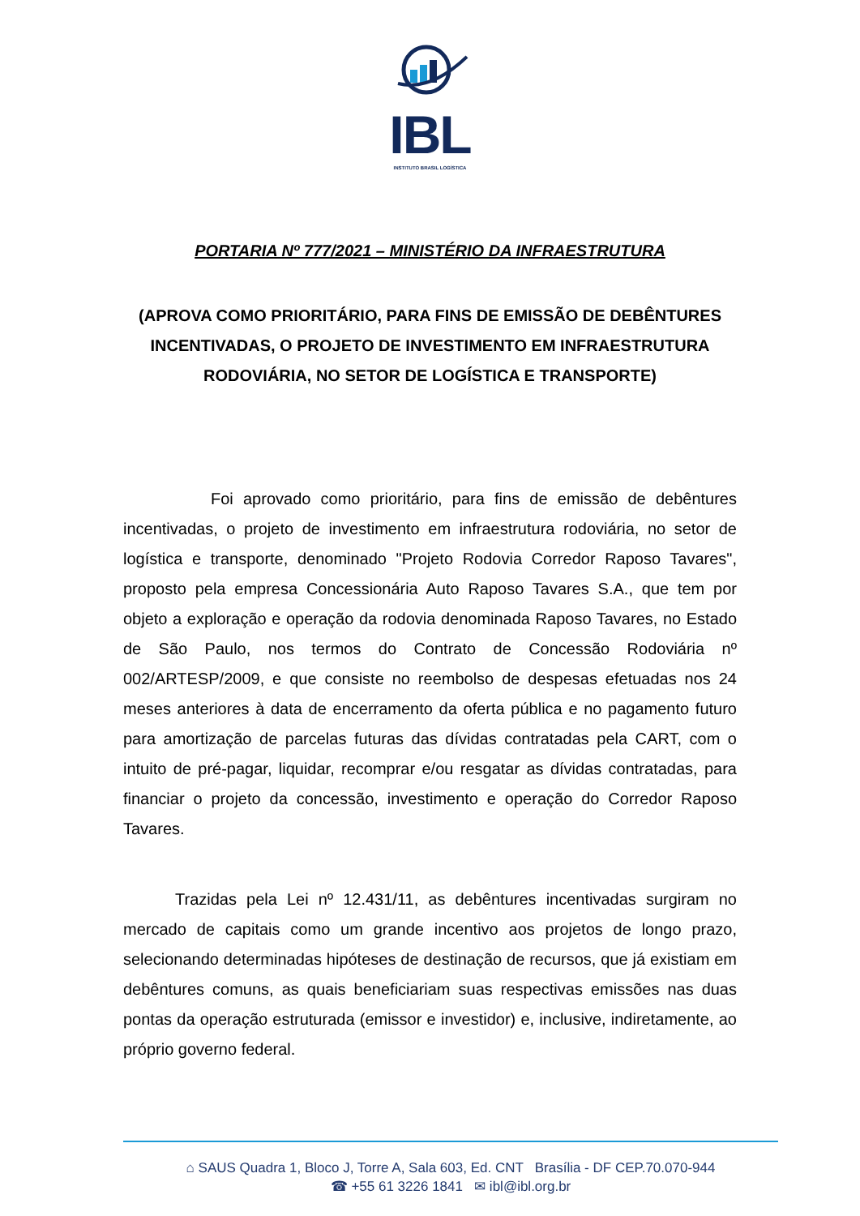IBL
INSTITUTO BRASIL LOGÍSTICA
PORTARIA Nº 777/2021 – MINISTÉRIO DA INFRAESTRUTURA
(APROVA COMO PRIORITÁRIO, PARA FINS DE EMISSÃO DE DEBÊNTURES INCENTIVADAS, O PROJETO DE INVESTIMENTO EM INFRAESTRUTURA RODOVIÁRIA, NO SETOR DE LOGÍSTICA E TRANSPORTE)
Foi aprovado como prioritário, para fins de emissão de debêntures incentivadas, o projeto de investimento em infraestrutura rodoviária, no setor de logística e transporte, denominado "Projeto Rodovia Corredor Raposo Tavares", proposto pela empresa Concessionária Auto Raposo Tavares S.A., que tem por objeto a exploração e operação da rodovia denominada Raposo Tavares, no Estado de São Paulo, nos termos do Contrato de Concessão Rodoviária nº 002/ARTESP/2009, e que consiste no reembolso de despesas efetuadas nos 24 meses anteriores à data de encerramento da oferta pública e no pagamento futuro para amortização de parcelas futuras das dívidas contratadas pela CART, com o intuito de pré-pagar, liquidar, recomprar e/ou resgatar as dívidas contratadas, para financiar o projeto da concessão, investimento e operação do Corredor Raposo Tavares.
Trazidas pela Lei nº 12.431/11, as debêntures incentivadas surgiram no mercado de capitais como um grande incentivo aos projetos de longo prazo, selecionando determinadas hipóteses de destinação de recursos, que já existiam em debêntures comuns, as quais beneficiariam suas respectivas emissões nas duas pontas da operação estruturada (emissor e investidor) e, inclusive, indiretamente, ao próprio governo federal.
⌂ SAUS Quadra 1, Bloco J, Torre A, Sala 603, Ed. CNT Brasília - DF CEP.70.070-944
☎ +55 61 3226 1841 ✉ ibl@ibl.org.br